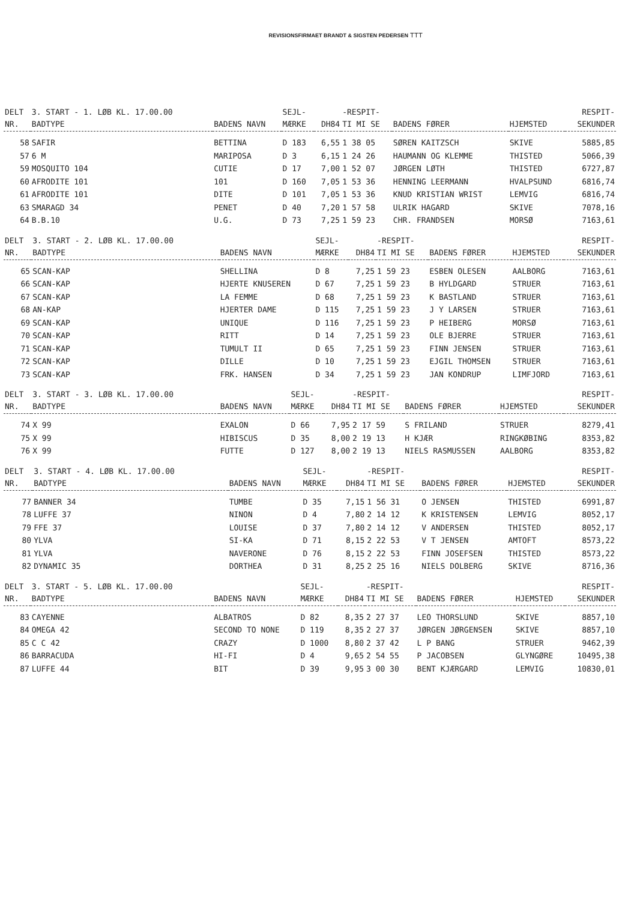REVISIONSFIRMAET BRANDT & SIGSTEN PEDERSEN ⟙⟙⟙
| DELT NR. | 3. START - 1. LØB KL. 17.00.00 BADTYPE | BADENS NAVN | SEJL- MÆRKE | DH84 | -RESPIT- TI MI SE | BADENS FØRER | HJEMSTED | RESPIT- SEKUNDER |
| --- | --- | --- | --- | --- | --- | --- | --- | --- |
| 58 | SAFIR | BETTINA | D 183 | 6,55 | 1 38 05 | SØREN KAITZSCH | SKIVE | 5885,85 |
| 57 | 6 M | MARIPOSA | D 3 | 6,15 | 1 24 26 | HAUMANN OG KLEMME | THISTED | 5066,39 |
| 59 | MOSQUITO 104 | CUTIE | D 17 | 7,00 | 1 52 07 | JØRGEN LØTH | THISTED | 6727,87 |
| 60 | AFRODITE 101 | 101 | D 160 | 7,05 | 1 53 36 | HENNING LEERMANN | HVALPSUND | 6816,74 |
| 61 | AFRODITE 101 | DITE | D 101 | 7,05 | 1 53 36 | KNUD KRISTIAN WRIST | LEMVIG | 6816,74 |
| 63 | SMARAGD 34 | PENET | D 40 | 7,20 | 1 57 58 | ULRIK HAGARD | SKIVE | 7078,16 |
| 64 | B.B.10 | U.G. | D 73 | 7,25 | 1 59 23 | CHR. FRANDSEN | MORSØ | 7163,61 |
| DELT NR. | 3. START - 2. LØB KL. 17.00.00 BADTYPE | BADENS NAVN | SEJL- MÆRKE | DH84 | -RESPIT- TI MI SE | BADENS FØRER | HJEMSTED | RESPIT- SEKUNDER |
| --- | --- | --- | --- | --- | --- | --- | --- | --- |
| 65 | SCAN-KAP | SHELLINA | D 8 | 7,25 | 1 59 23 | ESBEN OLESEN | AALBORG | 7163,61 |
| 66 | SCAN-KAP | HJERTE KNUSEREN | D 67 | 7,25 | 1 59 23 | B HYLDGARD | STRUER | 7163,61 |
| 67 | SCAN-KAP | LA FEMME | D 68 | 7,25 | 1 59 23 | K BASTLAND | STRUER | 7163,61 |
| 68 | AN-KAP | HJERTER DAME | D 115 | 7,25 | 1 59 23 | J Y LARSEN | STRUER | 7163,61 |
| 69 | SCAN-KAP | UNIQUE | D 116 | 7,25 | 1 59 23 | P HEIBERG | MORSØ | 7163,61 |
| 70 | SCAN-KAP | RITT | D 14 | 7,25 | 1 59 23 | OLE BJERRE | STRUER | 7163,61 |
| 71 | SCAN-KAP | TUMULT II | D 65 | 7,25 | 1 59 23 | FINN JENSEN | STRUER | 7163,61 |
| 72 | SCAN-KAP | DILLE | D 10 | 7,25 | 1 59 23 | EJGIL THOMSEN | STRUER | 7163,61 |
| 73 | SCAN-KAP | FRK. HANSEN | D 34 | 7,25 | 1 59 23 | JAN KONDRUP | LIMFJORD | 7163,61 |
| DELT NR. | 3. START - 3. LØB KL. 17.00.00 BADTYPE | BADENS NAVN | SEJL- MÆRKE | DH84 | -RESPIT- TI MI SE | BADENS FØRER | HJEMSTED | RESPIT- SEKUNDER |
| --- | --- | --- | --- | --- | --- | --- | --- | --- |
| 74 | X 99 | EXALON | D 66 | 7,95 | 2 17 59 | S FRILAND | STRUER | 8279,41 |
| 75 | X 99 | HIBISCUS | D 35 | 8,00 | 2 19 13 | H KJÆR | RINGKØBING | 8353,82 |
| 76 | X 99 | FUTTE | D 127 | 8,00 | 2 19 13 | NIELS RASMUSSEN | AALBORG | 8353,82 |
| DELT NR. | 3. START - 4. LØB KL. 17.00.00 BADTYPE | BADENS NAVN | SEJL- MÆRKE | DH84 | -RESPIT- TI MI SE | BADENS FØRER | HJEMSTED | RESPIT- SEKUNDER |
| --- | --- | --- | --- | --- | --- | --- | --- | --- |
| 77 | BANNER 34 | TUMBE | D 35 | 7,15 | 1 56 31 | O JENSEN | THISTED | 6991,87 |
| 78 | LUFFE 37 | NINON | D 4 | 7,80 | 2 14 12 | K KRISTENSEN | LEMVIG | 8052,17 |
| 79 | FFE 37 | LOUISE | D 37 | 7,80 | 2 14 12 | V ANDERSEN | THISTED | 8052,17 |
| 80 | YLVA | SI-KA | D 71 | 8,15 | 2 22 53 | V T JENSEN | AMTOFT | 8573,22 |
| 81 | YLVA | NAVERONE | D 76 | 8,15 | 2 22 53 | FINN JOSEFSEN | THISTED | 8573,22 |
| 82 | DYNAMIC 35 | DORTHEA | D 31 | 8,25 | 2 25 16 | NIELS DOLBERG | SKIVE | 8716,36 |
| DELT NR. | 3. START - 5. LØB KL. 17.00.00 BADTYPE | BADENS NAVN | SEJL- MÆRKE | DH84 | -RESPIT- TI MI SE | BADENS FØRER | HJEMSTED | RESPIT- SEKUNDER |
| --- | --- | --- | --- | --- | --- | --- | --- | --- |
| 83 | CAYENNE | ALBATROS | D 82 | 8,35 | 2 27 37 | LEO THORSLUND | SKIVE | 8857,10 |
| 84 | OMEGA 42 | SECOND TO NONE | D 119 | 8,35 | 2 27 37 | JØRGEN JØRGENSEN | SKIVE | 8857,10 |
| 85 | C C 42 | CRAZY | D 1000 | 8,80 | 2 37 42 | L P BANG | STRUER | 9462,39 |
| 86 | BARRACUDA | HI-FI | D 4 | 9,65 | 2 54 55 | P JACOBSEN | GLYNGØRE | 10495,38 |
| 87 | LUFFE 44 | BIT | D 39 | 9,95 | 3 00 30 | BENT KJÆRGARD | LEMVIG | 10830,01 |